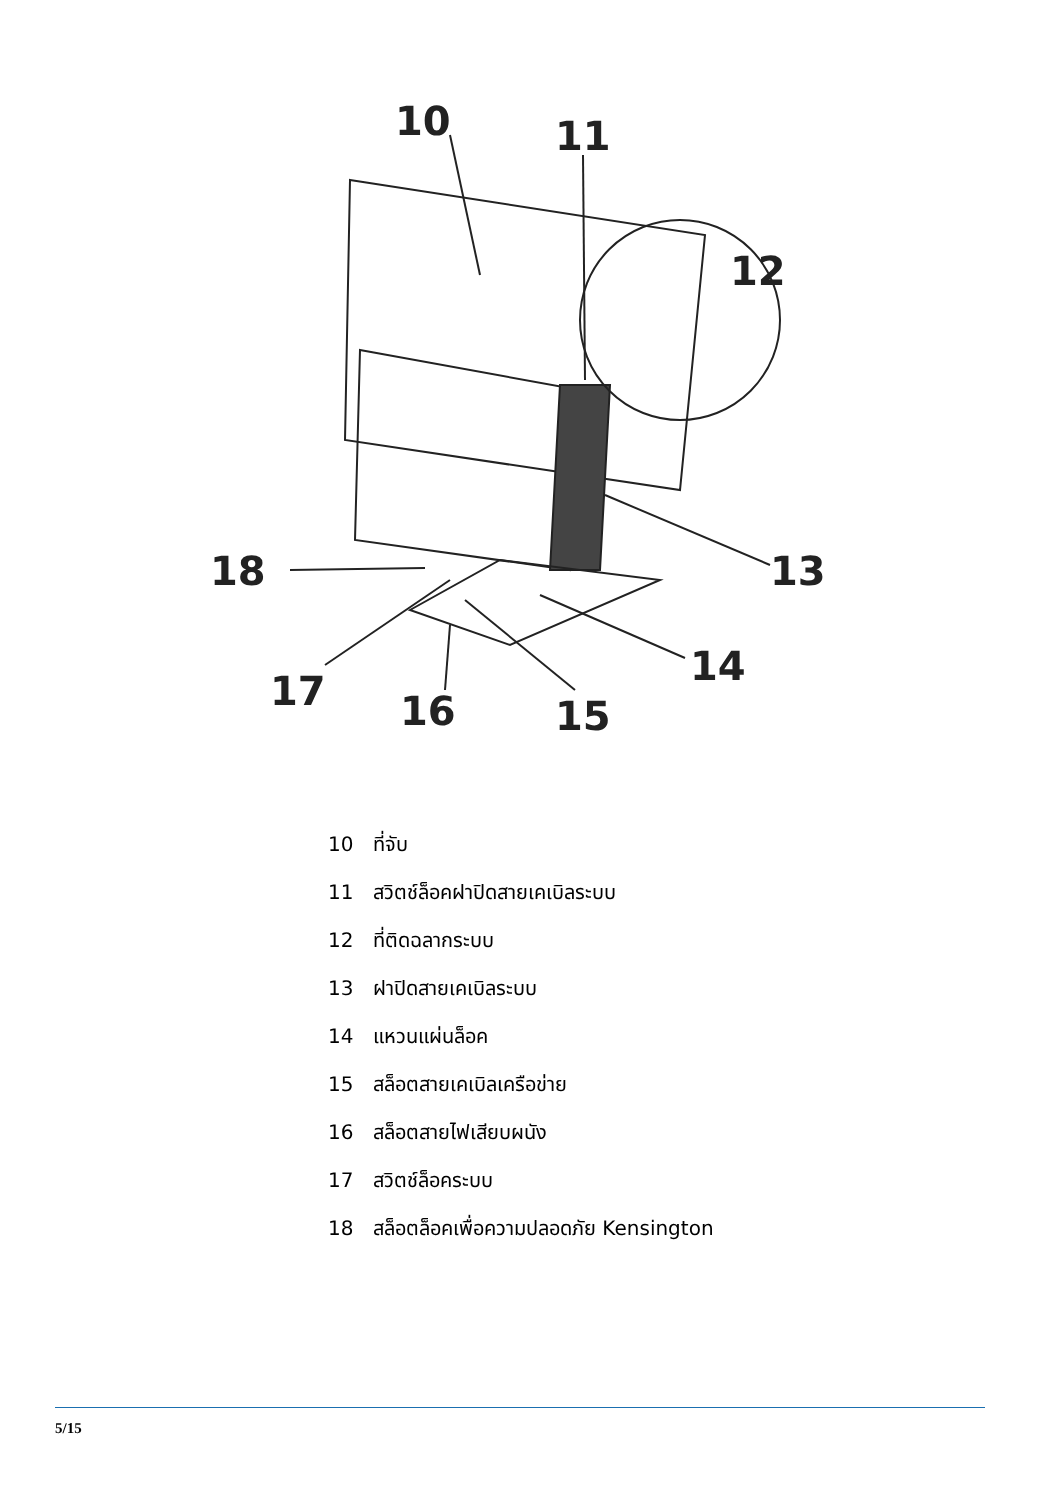10
11
12
13
14
15
16
17
18
10 ที่จับ
11 สวิตช์ล็อคฝาปิดสายเคเบิลระบบ
12 ที่ติดฉลากระบบ
13 ฝาปิดสายเคเบิลระบบ
14 แหวนแผ่นล็อค
15 สล็อตสายเคเบิลเครือข่าย
16 สล็อตสายไฟเสียบผนัง
17 สวิตช์ล็อคระบบ
18 สล็อตล็อคเพื่อความปลอดภัย Kensington
5/15